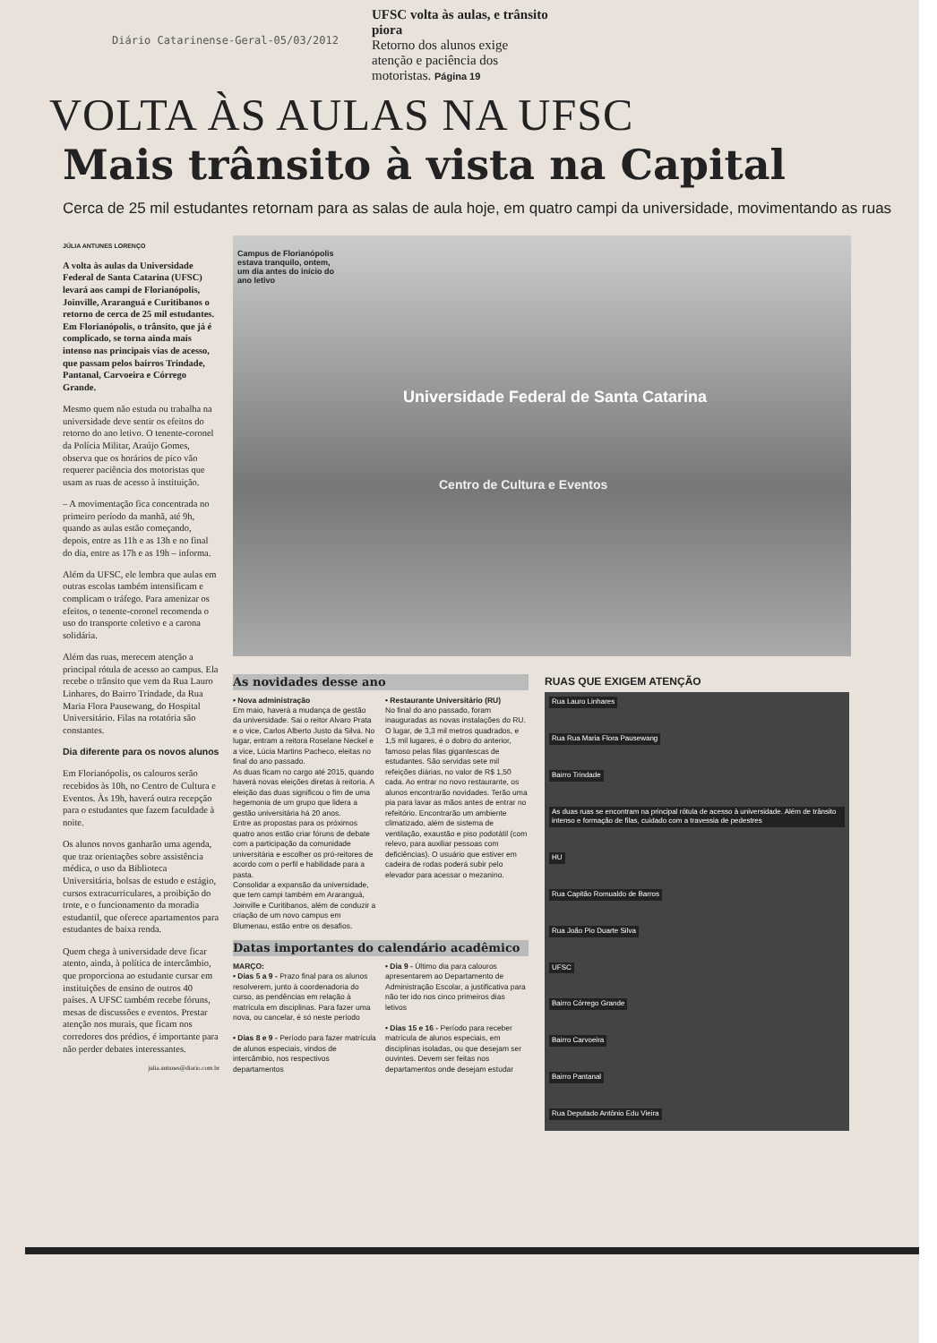Diário Catarinense-Geral-05/03/2012
UFSC volta às aulas, e trânsito piora
Retorno dos alunos exige atenção e paciência dos motoristas. Página 19
VOLTA ÀS AULAS NA UFSC
Mais trânsito à vista na Capital
Cerca de 25 mil estudantes retornam para as salas de aula hoje, em quatro campi da universidade, movimentando as ruas
JÚLIA ANTUNES LORENÇO
A volta às aulas da Universidade Federal de Santa Catarina (UFSC) levará aos campi de Florianópolis, Joinville, Araranguá e Curitibanos o retorno de cerca de 25 mil estudantes. Em Florianópolis, o trânsito, que já é complicado, se torna ainda mais intenso nas principais vias de acesso, que passam pelos bairros Trindade, Pantanal, Carvoeira e Córrego Grande.
Mesmo quem não estuda ou trabalha na universidade deve sentir os efeitos do retorno do ano letivo. O tenente-coronel da Polícia Militar, Araújo Gomes, observa que os horários de pico vão requerer paciência dos motoristas que usam as ruas de acesso à instituição.
– A movimentação fica concentrada no primeiro período da manhã, até 9h, quando as aulas estão começando, depois, entre as 11h e as 13h e no final do dia, entre as 17h e as 19h – informa.
Além da UFSC, ele lembra que aulas em outras escolas também intensificam e complicam o tráfego. Para amenizar os efeitos, o tenente-coronel recomenda o uso do transporte coletivo e a carona solidária.
Além das ruas, merecem atenção a principal rótula de acesso ao campus. Ela recebe o trânsito que vem da Rua Lauro Linhares, do Bairro Trindade, da Rua Maria Flora Pausewang, do Hospital Universitário. Filas na rotatória são constantes.
Dia diferente para os novos alunos
Em Florianópolis, os calouros serão recebidos às 10h, no Centro de Cultura e Eventos. Às 19h, haverá outra recepção para o estudantes que fazem faculdade à noite.
Os alunos novos ganharão uma agenda, que traz orientações sobre assistência médica, o uso da Biblioteca Universitária, bolsas de estudo e estágio, cursos extracurriculares, a proibição do trote, e o funcionamento da moradia estudantil, que oferece apartamentos para estudantes de baixa renda.
Quem chega à universidade deve ficar atento, ainda, à política de intercâmbio, que proporciona ao estudante cursar em instituições de ensino de outros 40 países. A UFSC também recebe fóruns, mesas de discussões e eventos. Prestar atenção nos murais, que ficam nos corredores dos prédios, é importante para não perder debates interessantes.
julia.antunes@diario.com.br
Campus de Florianópolis estava tranquilo, ontem, um dia antes do início do ano letivo
Universidade Federal de Santa Catarina
Centro de Cultura e Eventos
As novidades desse ano
• Nova administração
Em maio, haverá a mudança de gestão da universidade. Sai o reitor Alvaro Prata e o vice, Carlos Alberto Justo da Silva. No lugar, entram a reitora Roselane Neckel e a vice, Lúcia Martins Pacheco, eleitas no final do ano passado.
As duas ficam no cargo até 2015, quando haverá novas eleições diretas à reitoria. A eleição das duas significou o fim de uma hegemonia de um grupo que lidera a gestão universitária há 20 anos.
Entre as propostas para os próximos quatro anos estão criar fóruns de debate com a participação da comunidade universitária e escolher os pró-reitores de acordo com o perfil e habilidade para a pasta.
Consolidar a expansão da universidade, que tem campi também em Araranguá, Joinville e Curitibanos, além de conduzir a criação de um novo campus em Blumenau, estão entre os desafios.
• Restaurante Universitário (RU)
No final do ano passado, foram inauguradas as novas instalações do RU. O lugar, de 3,3 mil metros quadrados, e 1,5 mil lugares, é o dobro do anterior, famoso pelas filas gigantescas de estudantes. São servidas sete mil refeições diárias, no valor de R$ 1,50 cada. Ao entrar no novo restaurante, os alunos encontrarão novidades. Terão uma pia para lavar as mãos antes de entrar no refeitório. Encontrarão um ambiente climatizado, além de sistema de ventilação, exaustão e piso podotátil (com relevo, para auxiliar pessoas com deficiências). O usuário que estiver em cadeira de rodas poderá subir pelo elevador para acessar o mezanino.
Datas importantes do calendário acadêmico
MARÇO:
• Dias 5 a 9 - Prazo final para os alunos resolverem, junto à coordenadoria do curso, as pendências em relação à matrícula em disciplinas. Para fazer uma nova, ou cancelar, é só neste período
• Dias 8 e 9 - Período para fazer matrícula de alunos especiais, vindos de intercâmbio, nos respectivos departamentos
• Dia 9 - Último dia para calouros apresentarem ao Departamento de Administração Escolar, a justificativa para não ter ido nos cinco primeiros dias letivos
• Dias 15 e 16 - Período para receber matrícula de alunos especiais, em disciplinas isoladas, ou que desejam ser ouvintes. Devem ser feitas nos departamentos onde desejam estudar
RUAS QUE EXIGEM ATENÇÃO
Rua Lauro Linhares
Rua Rua Maria Flora Pausewang
Bairro Trindade
As duas ruas se encontram na principal rótula de acesso à universidade. Além de trânsito intenso e formação de filas, cuidado com a travessia de pedestres
HU
Rua Capitão Romualdo de Barros
Rua João Pio Duarte Silva
UFSC
Bairro Córrego Grande
Bairro Carvoeira
Bairro Pantanal
Rua Deputado Antônio Edu Vieira